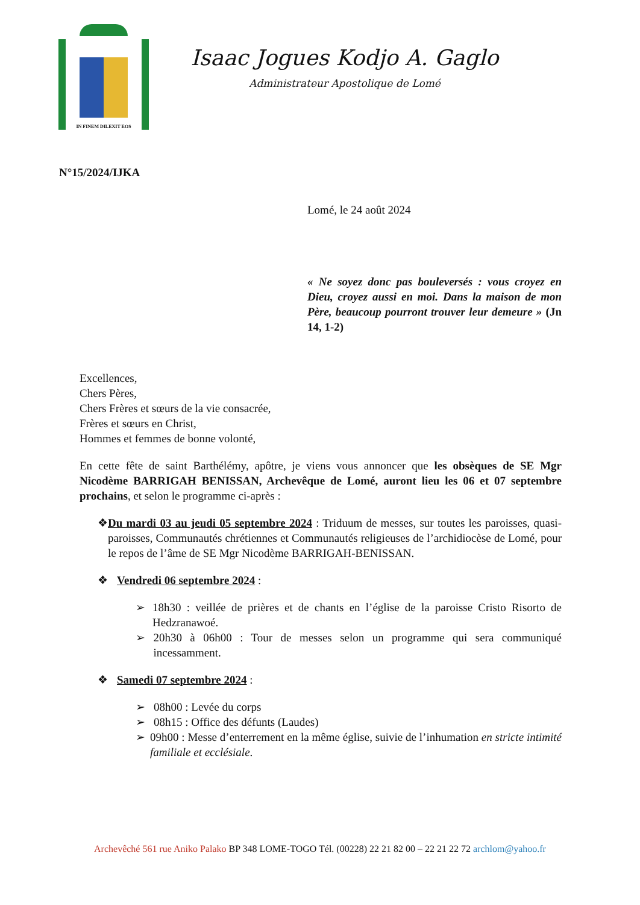IN FINEM DILEXIT EOS
Isaac Jogues Kodjo A. Gaglo
Administrateur Apostolique de Lomé
N°15/2024/IJKA
Lomé, le 24 août 2024
« Ne soyez donc pas bouleversés : vous croyez en Dieu, croyez aussi en moi. Dans la maison de mon Père, beaucoup pourront trouver leur demeure » (Jn 14, 1-2)
Excellences,
Chers Pères,
Chers Frères et sœurs de la vie consacrée,
Frères et sœurs en Christ,
Hommes et femmes de bonne volonté,
En cette fête de saint Barthélémy, apôtre, je viens vous annoncer que les obsèques de SE Mgr Nicodème BARRIGAH BENISSAN, Archevêque de Lomé, auront lieu les 06 et 07 septembre prochains, et selon le programme ci-après :
❖ Du mardi 03 au jeudi 05 septembre 2024 : Triduum de messes, sur toutes les paroisses, quasi-paroisses, Communautés chrétiennes et Communautés religieuses de l’archidiocèse de Lomé, pour le repos de l’âme de SE Mgr Nicodème BARRIGAH-BENISSAN.
❖ Vendredi 06 septembre 2024 :
➢ 18h30 : veillée de prières et de chants en l’église de la paroisse Cristo Risorto de Hedzranawoé.
➢ 20h30 à 06h00 : Tour de messes selon un programme qui sera communiqué incessamment.
❖ Samedi 07 septembre 2024 :
➢ 08h00 : Levée du corps
➢ 08h15 : Office des défunts (Laudes)
➢ 09h00 : Messe d’enterrement en la même église, suivie de l’inhumation en stricte intimité familiale et ecclésiale.
Archevêché 561 rue Aniko Palako BP 348 LOME-TOGO Tél. (00228) 22 21 82 00 – 22 21 22 72 archlom@yahoo.fr